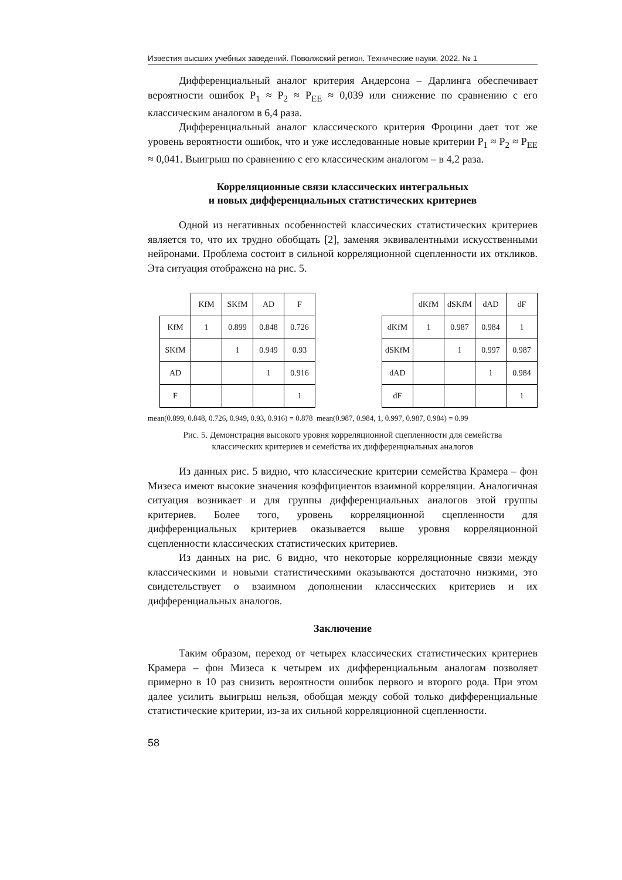Известия высших учебных заведений. Поволжский регион. Технические науки. 2022. № 1
Дифференциальный аналог критерия Андерсона – Дарлинга обеспечивает вероятности ошибок P<sub>1</sub> ≈ P<sub>2</sub> ≈ P<sub>EE</sub> ≈ 0,039 или снижение по сравнению с его классическим аналогом в 6,4 раза.
Дифференциальный аналог классического критерия Фроцини дает тот же уровень вероятности ошибок, что и уже исследованные новые критерии P<sub>1</sub> ≈ P<sub>2</sub> ≈ P<sub>EE</sub> ≈ 0,041. Выигрыш по сравнению с его классическим аналогом – в 4,2 раза.
Корреляционные связи классических интегральных
и новых дифференциальных статистических критериев
Одной из негативных особенностей классических статистических критериев является то, что их трудно обобщать [2], заменяя эквивалентными искусственными нейронами. Проблема состоит в сильной корреляционной сцепленности их откликов. Эта ситуация отображена на рис. 5.
| | KfM | SKfM | AD | F |
| KfM | 1 | 0.899 | 0.848 | 0.726 |
| SKfM | | 1 | 0.949 | 0.93 |
| AD | | | 1 | 0.916 |
| F | | | | 1 |
| | dKfM | dSKfM | dAD | dF |
| dKfM | 1 | 0.987 | 0.984 | 1 |
| dSKfM | | 1 | 0.997 | 0.987 |
| dAD | | | 1 | 0.984 |
| dF | | | | 1 |
mean(0.899, 0.848, 0.726, 0.949, 0.93, 0.916) = 0.878 mean(0.987, 0.984, 1, 0.997, 0.987, 0.984) = 0.99
Рис. 5. Демонстрация высокого уровня корреляционной сцепленности для семейства
классических критериев и семейства их дифференциальных аналогов
Из данных рис. 5 видно, что классические критерии семейства Крамера – фон Мизеса имеют высокие значения коэффициентов взаимной корреляции. Аналогичная ситуация возникает и для группы дифференциальных аналогов этой группы критериев. Более того, уровень корреляционной сцепленности для дифференциальных критериев оказывается выше уровня корреляционной сцепленности классических статистических критериев.
Из данных на рис. 6 видно, что некоторые корреляционные связи между классическими и новыми статистическими оказываются достаточно низкими, это свидетельствует о взаимном дополнении классических критериев и их дифференциальных аналогов.
Заключение
Таким образом, переход от четырех классических статистических критериев Крамера – фон Мизеса к четырем их дифференциальным аналогам позволяет примерно в 10 раз снизить вероятности ошибок первого и второго рода. При этом далее усилить выигрыш нельзя, обобщая между собой только дифференциальные статистические критерии, из-за их сильной корреляционной сцепленности.
58